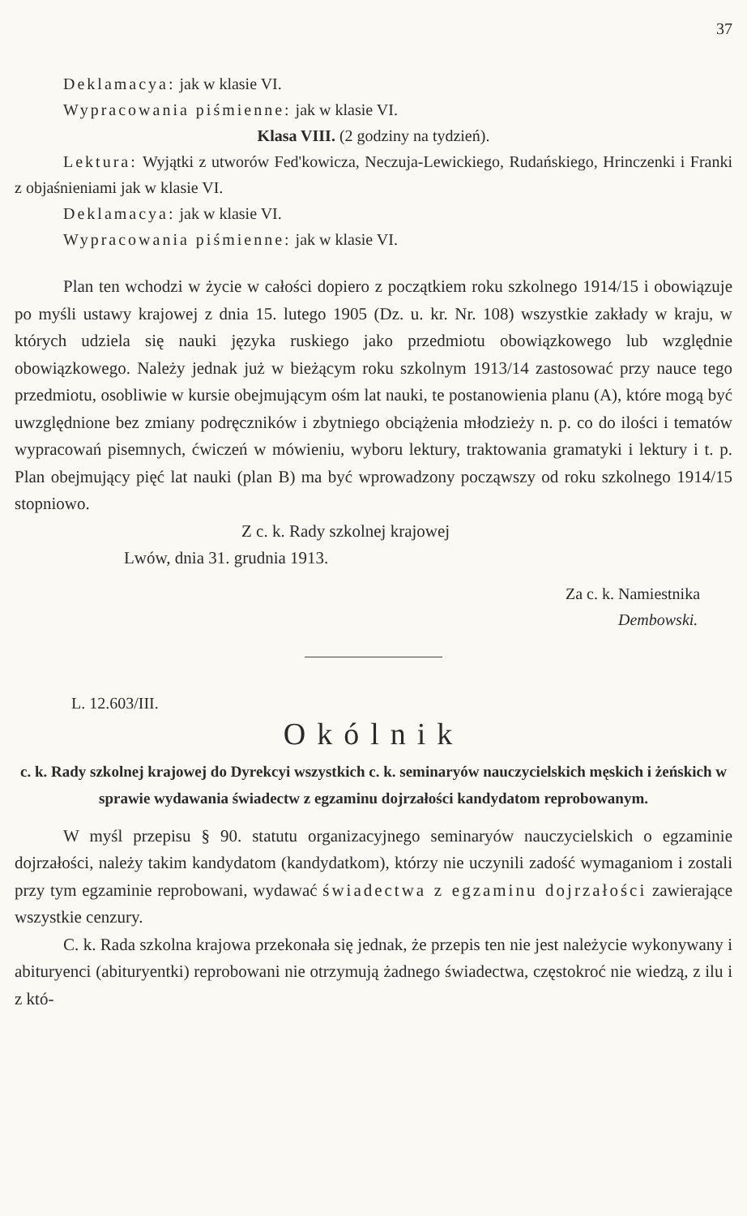37
Deklamacya: jak w klasie VI.
Wypracowania piśmienne: jak w klasie VI.
Klasa VIII. (2 godziny na tydzień).
Lektura: Wyjątki z utworów Fed'kowicza, Neczuja-Lewickiego, Rudańskiego, Hrinczenki i Franki z objaśnieniami jak w klasie VI.
Deklamacya: jak w klasie VI.
Wypracowania piśmienne: jak w klasie VI.
Plan ten wchodzi w życie w całości dopiero z początkiem roku szkolnego 1914/15 i obowiązuje po myśli ustawy krajowej z dnia 15. lutego 1905 (Dz. u. kr. Nr. 108) wszystkie zakłady w kraju, w których udziela się nauki języka ruskiego jako przedmiotu obowiązkowego lub względnie obowiązkowego. Należy jednak już w bieżącym roku szkolnym 1913/14 zastosować przy nauce tego przedmiotu, osobliwie w kursie obejmującym ośm lat nauki, te postanowienia planu (A), które mogą być uwzględnione bez zmiany podręczników i zbytniego obciążenia młodzieży n. p. co do ilości i tematów wypracowań pisemnych, ćwiczeń w mówieniu, wyboru lektury, traktowania gramatyki i lektury i t. p. Plan obejmujący pięć lat nauki (plan B) ma być wprowadzony począwszy od roku szkolnego 1914/15 stopniowo.
Z c. k. Rady szkolnej krajowej
Lwów, dnia 31. grudnia 1913.
Za c. k. Namiestnika
Dembowski.
L. 12.603/III.
Okólnik
c. k. Rady szkolnej krajowej do Dyrekcyi wszystkich c. k. seminaryów nauczycielskich męskich i żeńskich w sprawie wydawania świadectw z egzaminu dojrzałości kandydatom reprobowanym.
W myśl przepisu § 90. statutu organizacyjnego seminaryów nauczycielskich o egzaminie dojrzałości, należy takim kandydatom (kandydatkom), którzy nie uczynili zadość wymaganiom i zostali przy tym egzaminie reprobowani, wydawać świadectwa z egzaminu dojrzałości zawierające wszystkie cenzury.
C. k. Rada szkolna krajowa przekonała się jednak, że przepis ten nie jest należycie wykonywany i abituryenci (abituryentki) reprobowani nie otrzymują żadnego świadectwa, częstokroć nie wiedzą, z ilu i z któ-